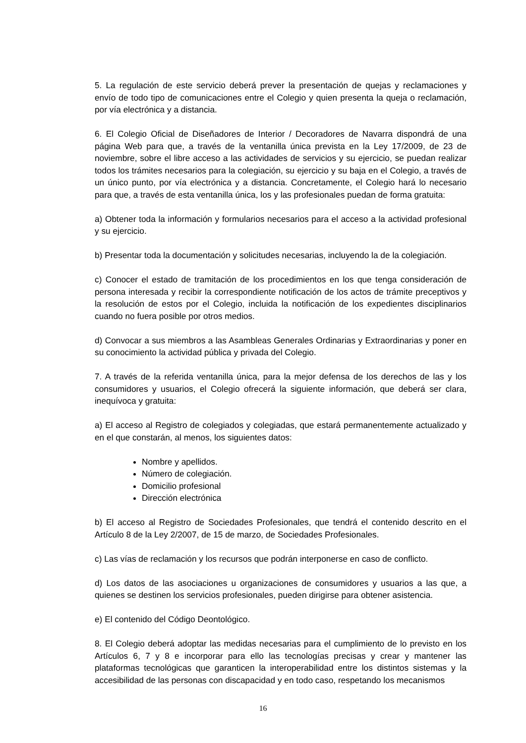5. La regulación de este servicio deberá prever la presentación de quejas y reclamaciones y envío de todo tipo de comunicaciones entre el Colegio y quien presenta la queja o reclamación, por vía electrónica y a distancia.
6. El Colegio Oficial de Diseñadores de Interior / Decoradores de Navarra dispondrá de una página Web para que, a través de la ventanilla única prevista en la Ley 17/2009, de 23 de noviembre, sobre el libre acceso a las actividades de servicios y su ejercicio, se puedan realizar todos los trámites necesarios para la colegiación, su ejercicio y su baja en el Colegio, a través de un único punto, por vía electrónica y a distancia. Concretamente, el Colegio hará lo necesario para que, a través de esta ventanilla única, los y las profesionales puedan de forma gratuita:
a) Obtener toda la información y formularios necesarios para el acceso a la actividad profesional y su ejercicio.
b) Presentar toda la documentación y solicitudes necesarias, incluyendo la de la colegiación.
c) Conocer el estado de tramitación de los procedimientos en los que tenga consideración de persona interesada y recibir la correspondiente notificación de los actos de trámite preceptivos y la resolución de estos por el Colegio, incluida la notificación de los expedientes disciplinarios cuando no fuera posible por otros medios.
d) Convocar a sus miembros a las Asambleas Generales Ordinarias y Extraordinarias y poner en su conocimiento la actividad pública y privada del Colegio.
7. A través de la referida ventanilla única, para la mejor defensa de los derechos de las y los consumidores y usuarios, el Colegio ofrecerá la siguiente información, que deberá ser clara, inequívoca y gratuita:
a) El acceso al Registro de colegiados y colegiadas, que estará permanentemente actualizado y en el que constarán, al menos, los siguientes datos:
Nombre y apellidos.
Número de colegiación.
Domicilio profesional
Dirección electrónica
b) El acceso al Registro de Sociedades Profesionales, que tendrá el contenido descrito en el Artículo 8 de la Ley 2/2007, de 15 de marzo, de Sociedades Profesionales.
c) Las vías de reclamación y los recursos que podrán interponerse en caso de conflicto.
d) Los datos de las asociaciones u organizaciones de consumidores y usuarios a las que, a quienes se destinen los servicios profesionales, pueden dirigirse para obtener asistencia.
e) El contenido del Código Deontológico.
8. El Colegio deberá adoptar las medidas necesarias para el cumplimiento de lo previsto en los Artículos 6, 7 y 8 e incorporar para ello las tecnologías precisas y crear y mantener las plataformas tecnológicas que garanticen la interoperabilidad entre los distintos sistemas y la accesibilidad de las personas con discapacidad y en todo caso, respetando los mecanismos
16